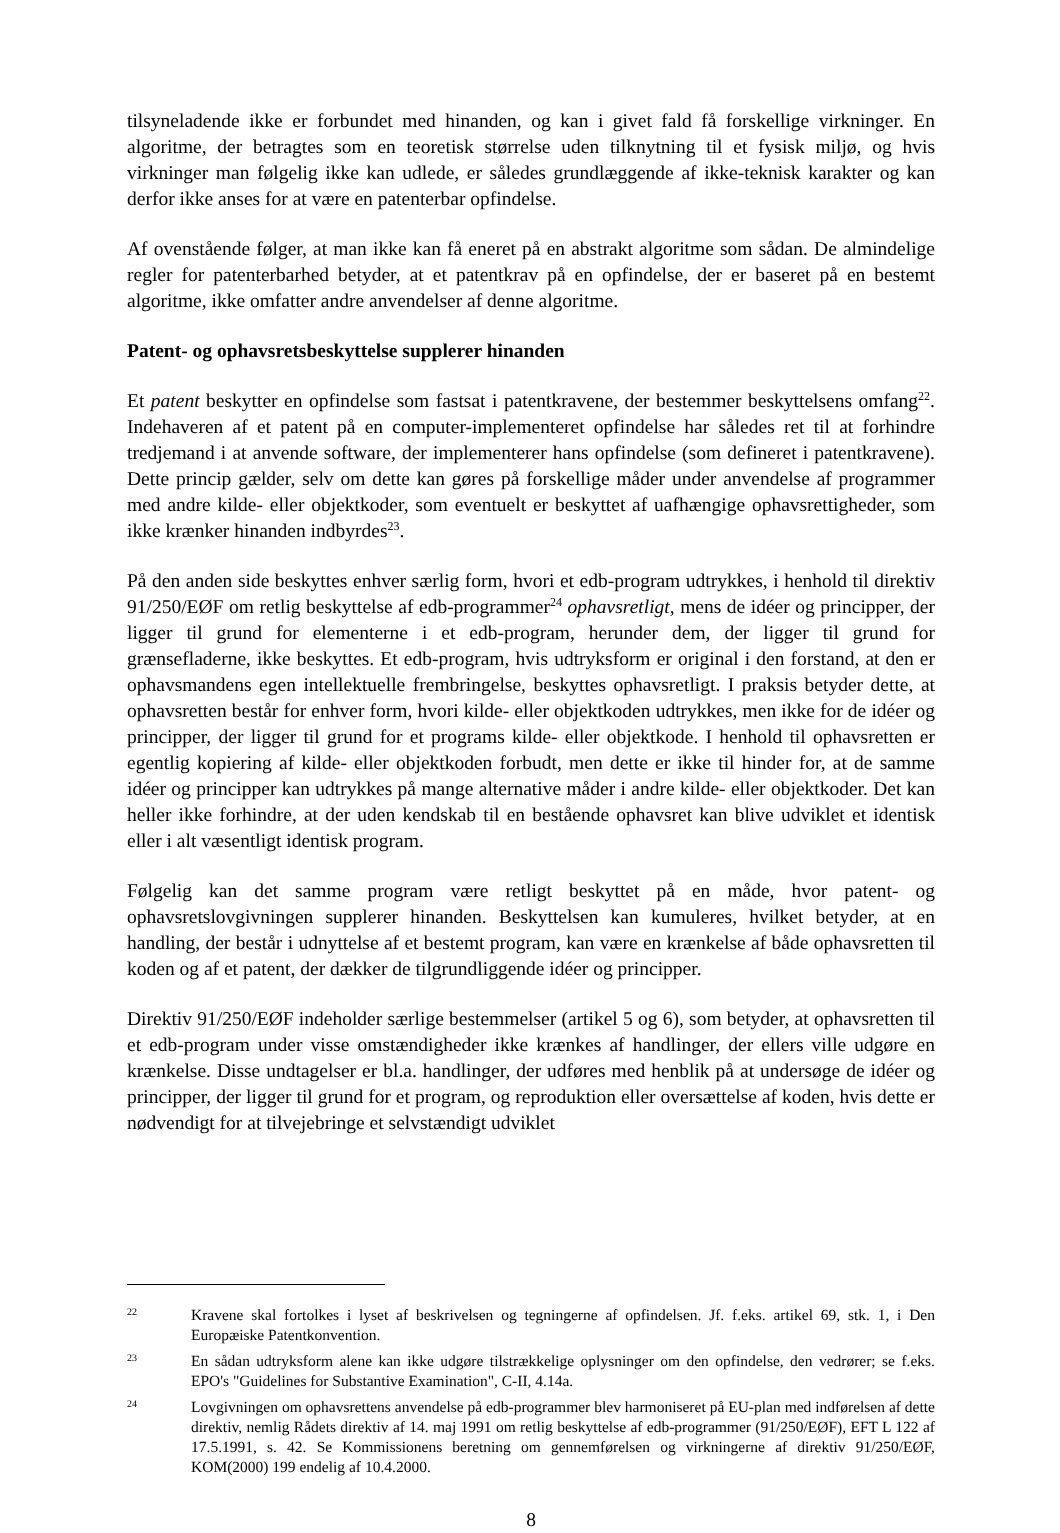tilsyneladende ikke er forbundet med hinanden, og kan i givet fald få forskellige virkninger. En algoritme, der betragtes som en teoretisk størrelse uden tilknytning til et fysisk miljø, og hvis virkninger man følgelig ikke kan udlede, er således grundlæggende af ikke-teknisk karakter og kan derfor ikke anses for at være en patenterbar opfindelse.
Af ovenstående følger, at man ikke kan få eneret på en abstrakt algoritme som sådan. De almindelige regler for patenterbarhed betyder, at et patentkrav på en opfindelse, der er baseret på en bestemt algoritme, ikke omfatter andre anvendelser af denne algoritme.
Patent- og ophavsretsbeskyttelse supplerer hinanden
Et patent beskytter en opfindelse som fastsat i patentkravene, der bestemmer beskyttelsens omfang<sup>22</sup>. Indehaveren af et patent på en computer-implementeret opfindelse har således ret til at forhindre tredjemand i at anvende software, der implementerer hans opfindelse (som defineret i patentkravene). Dette princip gælder, selv om dette kan gøres på forskellige måder under anvendelse af programmer med andre kilde- eller objektkoder, som eventuelt er beskyttet af uafhængige ophavsrettigheder, som ikke krænker hinanden indbyrdes<sup>23</sup>.
På den anden side beskyttes enhver særlig form, hvori et edb-program udtrykkes, i henhold til direktiv 91/250/EØF om retlig beskyttelse af edb-programmer<sup>24</sup> ophavsretligt, mens de idéer og principper, der ligger til grund for elementerne i et edb-program, herunder dem, der ligger til grund for grænsefladerne, ikke beskyttes. Et edb-program, hvis udtryksform er original i den forstand, at den er ophavsmandens egen intellektuelle frembringelse, beskyttes ophavsretligt. I praksis betyder dette, at ophavsretten består for enhver form, hvori kilde- eller objektkoden udtrykkes, men ikke for de idéer og principper, der ligger til grund for et programs kilde- eller objektkode. I henhold til ophavsretten er egentlig kopiering af kilde- eller objektkoden forbudt, men dette er ikke til hinder for, at de samme idéer og principper kan udtrykkes på mange alternative måder i andre kilde- eller objektkoder. Det kan heller ikke forhindre, at der uden kendskab til en bestående ophavsret kan blive udviklet et identisk eller i alt væsentligt identisk program.
Følgelig kan det samme program være retligt beskyttet på en måde, hvor patent- og ophavsretslovgivningen supplerer hinanden. Beskyttelsen kan kumuleres, hvilket betyder, at en handling, der består i udnyttelse af et bestemt program, kan være en krænkelse af både ophavsretten til koden og af et patent, der dækker de tilgrundliggende idéer og principper.
Direktiv 91/250/EØF indeholder særlige bestemmelser (artikel 5 og 6), som betyder, at ophavsretten til et edb-program under visse omstændigheder ikke krænkes af handlinger, der ellers ville udgøre en krænkelse. Disse undtagelser er bl.a. handlinger, der udføres med henblik på at undersøge de idéer og principper, der ligger til grund for et program, og reproduktion eller oversættelse af koden, hvis dette er nødvendigt for at tilvejebringe et selvstændigt udviklet
22 Kravene skal fortolkes i lyset af beskrivelsen og tegningerne af opfindelsen. Jf. f.eks. artikel 69, stk. 1, i Den Europæiske Patentkonvention.
23 En sådan udtryksform alene kan ikke udgøre tilstrækkelige oplysninger om den opfindelse, den vedrører; se f.eks. EPO's "Guidelines for Substantive Examination", C-II, 4.14a.
24 Lovgivningen om ophavsrettens anvendelse på edb-programmer blev harmoniseret på EU-plan med indførelsen af dette direktiv, nemlig Rådets direktiv af 14. maj 1991 om retlig beskyttelse af edb-programmer (91/250/EØF), EFT L 122 af 17.5.1991, s. 42. Se Kommissionens beretning om gennemførelsen og virkningerne af direktiv 91/250/EØF, KOM(2000) 199 endelig af 10.4.2000.
8